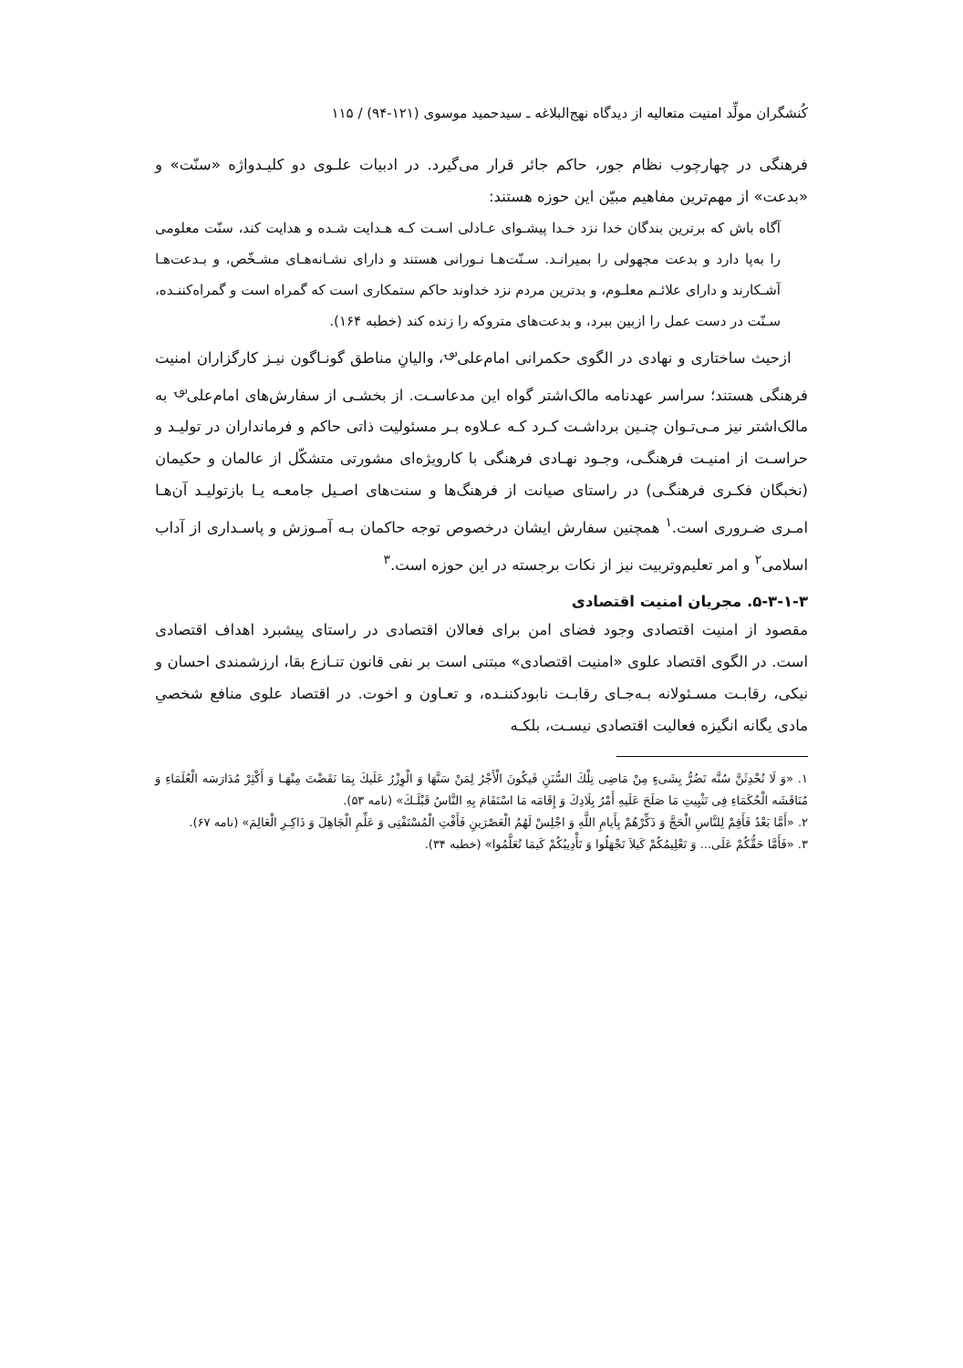کُنشگران مولِّد امنیت متعالیه از دیدگاه نهج‌البلاغه ـ سیدحمید موسوی (۱۲۱-۹۴) / ۱۱۵
فرهنگی در چهارچوب نظام جور، حاکم جائر قرار می‌گیرد. در ادبیات علـوی دو کلیـدواژه «سنّت» و «بدعت» از مهم‌ترین مفاهیم مبیّن این حوزه هستند:
آگاه باش که برترین بندگان خدا نزد خـدا پیشـوای عـادلی اسـت کـه هـدایت شـده و هدایت کند، سنّت معلومی را به‌پا دارد و بدعت مجهولی را بمیرانـد. سـنّت‌هـا نـورانی هستند و دارای نشـانه‌هـای مشـخّص، و بـدعت‌هـا آشـکارند و دارای علائـم معلـوم، و بدترین مردم نزد خداوند حاکم ستمکاری است که گمراه است و گمراه‌کننـده، سـنّت در دست عمل را ازبین ببرد، و بدعت‌های متروکه را زنده کند (خطبه ۱۶۴).
ازحیث ساختاری و نهادی در الگوی حکمرانی امام‌علی<sup>؈</sup>، والیانِ مناطق گونـاگون نیـز کارگزاران امنیت فرهنگی هستند؛ سراسر عهدنامه مالک‌اشتر گواه این مدعاسـت. از بخشـی از سفارش‌های امام‌علی<sup>؈</sup> به مالک‌اشتر نیز مـی‌تـوان چنـین برداشـت کـرد کـه عـلاوه بـر مسئولیت ذاتی حاکم و فرمانداران در تولیـد و حراسـت از امنیـت فرهنگـی، وجـود نهـادی فرهنگی با کارویژه‌ای مشورتی متشکّل از عالمان و حکیمان (نخبگان فکـری فرهنگـی) در راستای صیانت از فرهنگ‌ها و سنت‌های اصـیل جامعـه یـا بازتولیـد آن‌هـا امـری ضـروری است.<sup>۱</sup> همچنین سفارش ایشان درخصوص توجه حاکمان بـه آمـوزش و پاسـداری از آداب اسلامی<sup>۲</sup> و امر تعلیم‌وتربیت نیز از نکات برجسته در این حوزه است.<sup>۳</sup>
۵-۳-۱-۳. مجریان امنیت اقتصادی
مقصود از امنیت اقتصادی وجود فضای امن برای فعالان اقتصادی در راستای پیشبرد اهداف اقتصادی است. در الگوی اقتصاد علوی «امنیت اقتصادی» مبتنی است بر نفی قانون تنـازع بقا، ارزشمندی احسان و نیکی، رقابـت مسـئولانه بـه‌جـای رقابـت نابودکننـده، و تعـاون و اخوت. در اقتصاد علوی منافع شخصیِ مادی یگانه انگیزه فعالیت اقتصادی نیسـت، بلکـه
۱. «وَ لَا تُحْدِثَنَّ سُنَّه تَضُرُّ بِشَیءٍ مِنْ مَاضِی تِلْكَ السُّنَنِ فَیكُونَ الْأَجْرُ لِمَنْ سَنَّهَا وَ الْوِزْرُ عَلَیكَ بِمَا نَقَضْتَ مِنْهَـا وَ أَكْثِرْ مُدَارَسَه الْعُلَمَاءِ وَ مُنَاقَشَه الْحُكَمَاءِ فِی تَثْبِیتِ مَا صَلَحَ عَلَیهِ أَمْرُ بِلَادِكَ وَ إِقَامَه مَا اسْتَقَامَ بِهِ النَّاسُ قَبْلَـكَ» (نامه ۵۳).
۲. «أَمَّا بَعْدُ فَأَقِمْ لِلنَّاسِ الْحَجَّ وَ ذَكِّرْهُمْ بِأَیامِ اللَّهِ وَ اجْلِسْ لَهُمُ الْعَصْرَینِ فَأَفْتِ الْمُسْتَفْتِی وَ عَلِّمِ الْجَاهِلَ وَ ذَاكِـرِ الْعَالِمَ» (نامه ۶۷).
۳. «فَأَمَّا حَقُّكُمْ عَلَی... وَ تَعْلِیمُكُمْ كَیلاَ تَجْهَلُوا وَ تَأْدِیبُكُمْ كَیمَا تُعَلَّمُوا» (خطبه ۳۴).